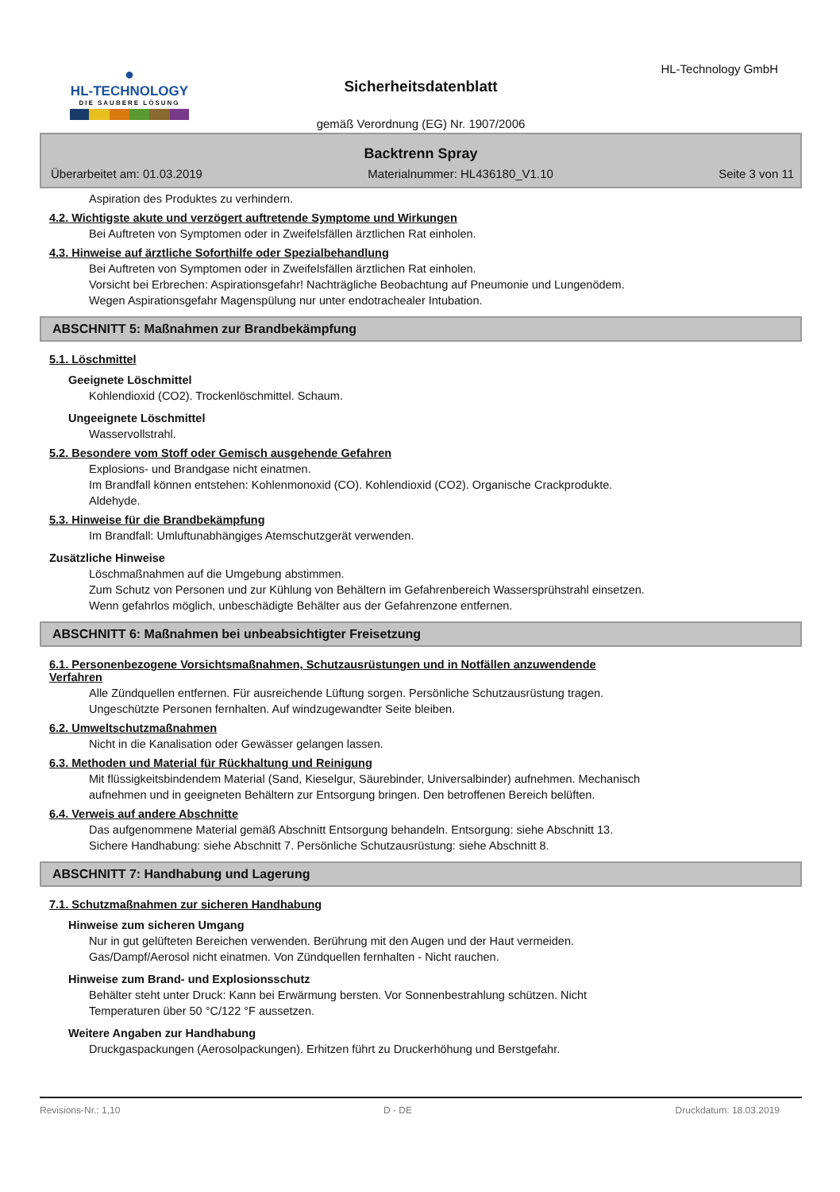●
HL-TECHNOLOGY
DIE SAUBERE LÖSUNG
HL-Technology GmbH
Sicherheitsdatenblatt
gemäß Verordnung (EG) Nr. 1907/2006
Backtrenn Spray
Überarbeitet am: 01.03.2019 Materialnummer: HL436180_V1.10 Seite 3 von 11
Aspiration des Produktes zu verhindern.
4.2. Wichtigste akute und verzögert auftretende Symptome und Wirkungen
Bei Auftreten von Symptomen oder in Zweifelsfällen ärztlichen Rat einholen.
4.3. Hinweise auf ärztliche Soforthilfe oder Spezialbehandlung
Bei Auftreten von Symptomen oder in Zweifelsfällen ärztlichen Rat einholen.
Vorsicht bei Erbrechen: Aspirationsgefahr! Nachträgliche Beobachtung auf Pneumonie und Lungenödem.
Wegen Aspirationsgefahr Magenspülung nur unter endotrachealer Intubation.
ABSCHNITT 5: Maßnahmen zur Brandbekämpfung
5.1. Löschmittel
Geeignete Löschmittel
Kohlendioxid (CO2). Trockenlöschmittel. Schaum.
Ungeeignete Löschmittel
Wasservollstrahl.
5.2. Besondere vom Stoff oder Gemisch ausgehende Gefahren
Explosions- und Brandgase nicht einatmen.
Im Brandfall können entstehen: Kohlenmonoxid (CO). Kohlendioxid (CO2). Organische Crackprodukte.
Aldehyde.
5.3. Hinweise für die Brandbekämpfung
Im Brandfall: Umluftunabhängiges Atemschutzgerät verwenden.
Zusätzliche Hinweise
Löschmaßnahmen auf die Umgebung abstimmen.
Zum Schutz von Personen und zur Kühlung von Behältern im Gefahrenbereich Wassersprühstrahl einsetzen.
Wenn gefahrlos möglich, unbeschädigte Behälter aus der Gefahrenzone entfernen.
ABSCHNITT 6: Maßnahmen bei unbeabsichtigter Freisetzung
6.1. Personenbezogene Vorsichtsmaßnahmen, Schutzausrüstungen und in Notfällen anzuwendende
Verfahren
Alle Zündquellen entfernen. Für ausreichende Lüftung sorgen. Persönliche Schutzausrüstung tragen.
Ungeschützte Personen fernhalten. Auf windzugewandter Seite bleiben.
6.2. Umweltschutzmaßnahmen
Nicht in die Kanalisation oder Gewässer gelangen lassen.
6.3. Methoden und Material für Rückhaltung und Reinigung
Mit flüssigkeitsbindendem Material (Sand, Kieselgur, Säurebinder, Universalbinder) aufnehmen. Mechanisch
aufnehmen und in geeigneten Behältern zur Entsorgung bringen. Den betroffenen Bereich belüften.
6.4. Verweis auf andere Abschnitte
Das aufgenommene Material gemäß Abschnitt Entsorgung behandeln. Entsorgung: siehe Abschnitt 13.
Sichere Handhabung: siehe Abschnitt 7. Persönliche Schutzausrüstung: siehe Abschnitt 8.
ABSCHNITT 7: Handhabung und Lagerung
7.1. Schutzmaßnahmen zur sicheren Handhabung
Hinweise zum sicheren Umgang
Nur in gut gelüfteten Bereichen verwenden. Berührung mit den Augen und der Haut vermeiden.
Gas/Dampf/Aerosol nicht einatmen. Von Zündquellen fernhalten - Nicht rauchen.
Hinweise zum Brand- und Explosionsschutz
Behälter steht unter Druck: Kann bei Erwärmung bersten. Vor Sonnenbestrahlung schützen. Nicht
Temperaturen über 50 °C/122 °F aussetzen.
Weitere Angaben zur Handhabung
Druckgaspackungen (Aerosolpackungen). Erhitzen führt zu Druckerhöhung und Berstgefahr.
Revisions-Nr.: 1,10 D - DE Druckdatum: 18.03.2019